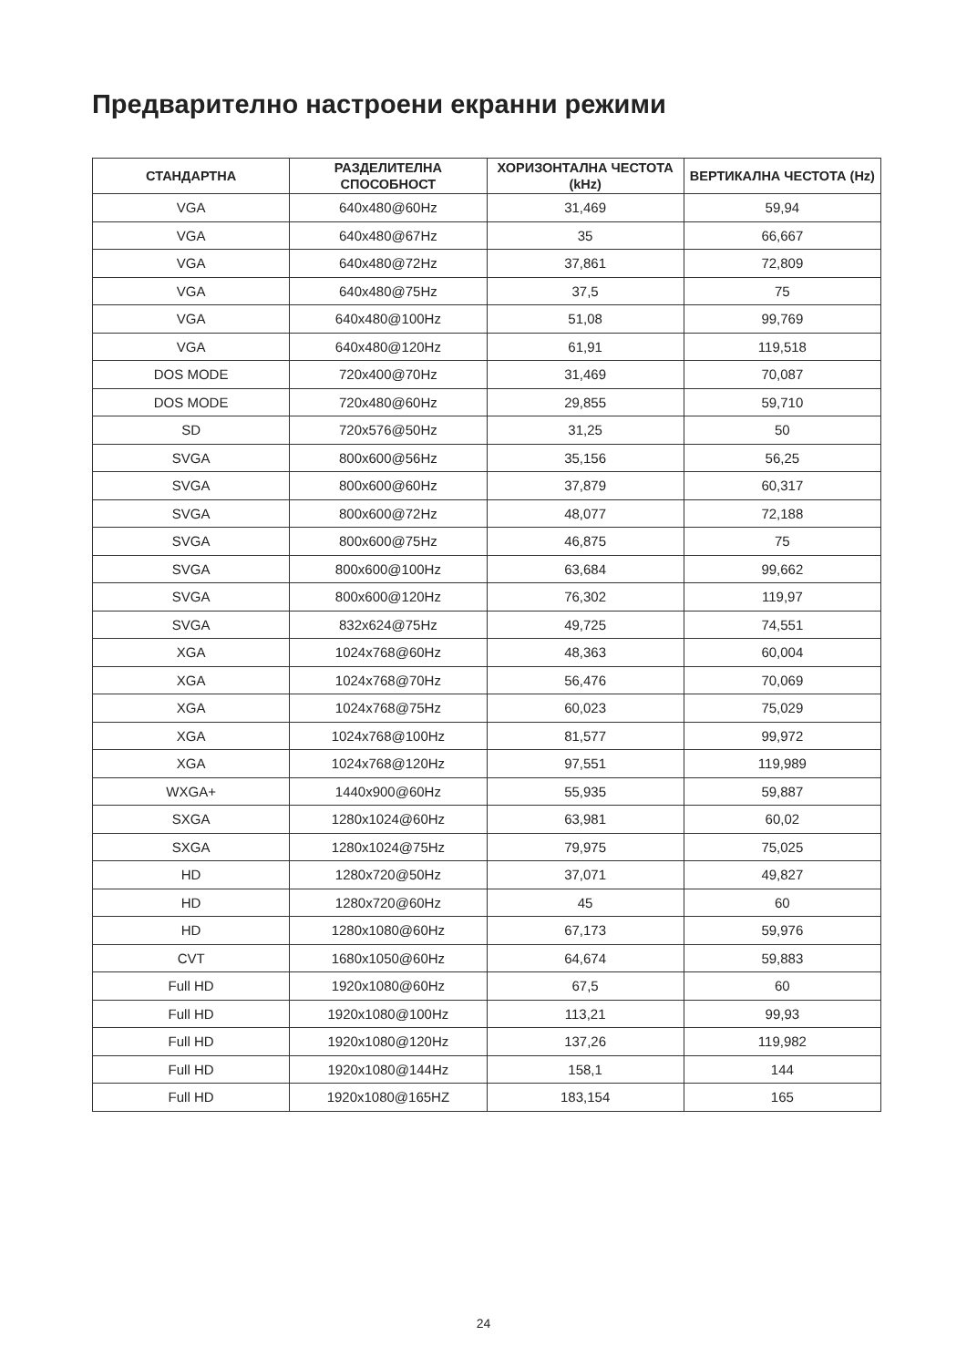Предварително настроени екранни режими
| СТАНДАРТНА | РАЗДЕЛИТЕЛНА СПОСОБНОСТ | ХОРИЗОНТАЛНА ЧЕСТОТА (kHz) | ВЕРТИКАЛНА ЧЕСТОТА (Hz) |
| --- | --- | --- | --- |
| VGA | 640x480@60Hz | 31,469 | 59,94 |
| VGA | 640x480@67Hz | 35 | 66,667 |
| VGA | 640x480@72Hz | 37,861 | 72,809 |
| VGA | 640x480@75Hz | 37,5 | 75 |
| VGA | 640x480@100Hz | 51,08 | 99,769 |
| VGA | 640x480@120Hz | 61,91 | 119,518 |
| DOS MODE | 720x400@70Hz | 31,469 | 70,087 |
| DOS MODE | 720x480@60Hz | 29,855 | 59,710 |
| SD | 720x576@50Hz | 31,25 | 50 |
| SVGA | 800x600@56Hz | 35,156 | 56,25 |
| SVGA | 800x600@60Hz | 37,879 | 60,317 |
| SVGA | 800x600@72Hz | 48,077 | 72,188 |
| SVGA | 800x600@75Hz | 46,875 | 75 |
| SVGA | 800x600@100Hz | 63,684 | 99,662 |
| SVGA | 800x600@120Hz | 76,302 | 119,97 |
| SVGA | 832x624@75Hz | 49,725 | 74,551 |
| XGA | 1024x768@60Hz | 48,363 | 60,004 |
| XGA | 1024x768@70Hz | 56,476 | 70,069 |
| XGA | 1024x768@75Hz | 60,023 | 75,029 |
| XGA | 1024x768@100Hz | 81,577 | 99,972 |
| XGA | 1024x768@120Hz | 97,551 | 119,989 |
| WXGA+ | 1440x900@60Hz | 55,935 | 59,887 |
| SXGA | 1280x1024@60Hz | 63,981 | 60,02 |
| SXGA | 1280x1024@75Hz | 79,975 | 75,025 |
| HD | 1280x720@50Hz | 37,071 | 49,827 |
| HD | 1280x720@60Hz | 45 | 60 |
| HD | 1280x1080@60Hz | 67,173 | 59,976 |
| CVT | 1680x1050@60Hz | 64,674 | 59,883 |
| Full HD | 1920x1080@60Hz | 67,5 | 60 |
| Full HD | 1920x1080@100Hz | 113,21 | 99,93 |
| Full HD | 1920x1080@120Hz | 137,26 | 119,982 |
| Full HD | 1920x1080@144Hz | 158,1 | 144 |
| Full HD | 1920x1080@165HZ | 183,154 | 165 |
24